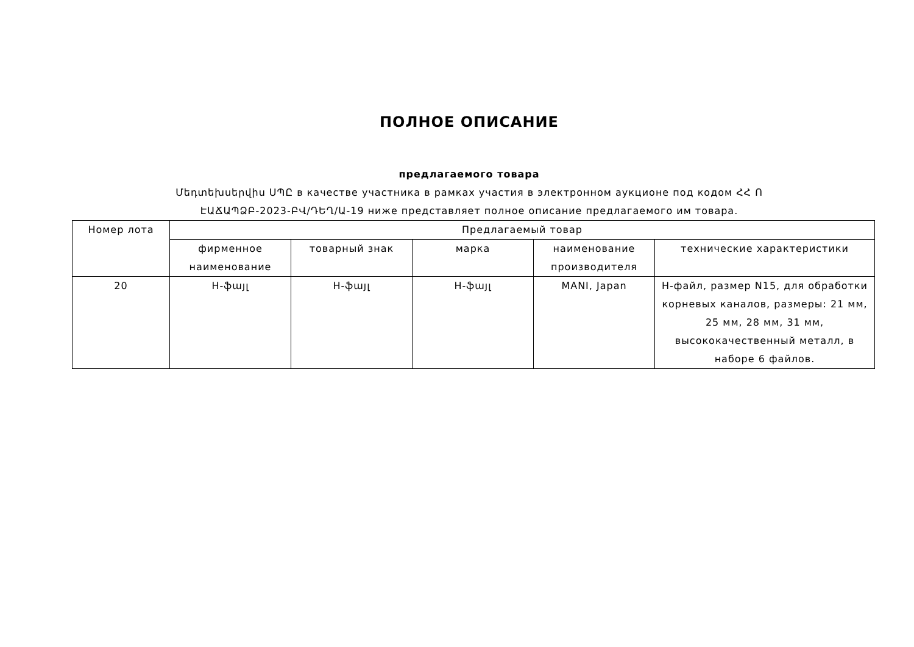ПОЛНОЕ ОПИСАНИЕ
предлагаемого товара
Մեդտեխսերվիս ՍՊԸ в качестве участника в рамках участия в электронном аукционе под кодом ՀՀ Ո ԷԱՃԱՊՁԲ-2023-ԲՎ/ԴԵՂ/Ա-19 ниже представляет полное описание предлагаемого им товара.
| Номер лота | Предлагаемый товар | | | | |
| --- | --- | --- | --- | --- | --- |
| | фирменное наименование | товарный знак | марка | наименование производителя | технические характеристики |
| 20 | H-ֆայլ | H-ֆայլ | H-ֆայլ | MANI, Japan | H-файл, размер N15, для обработки корневых каналов, размеры: 21 мм, 25 мм, 28 мм, 31 мм, высококачественный металл, в наборе 6 файлов. |